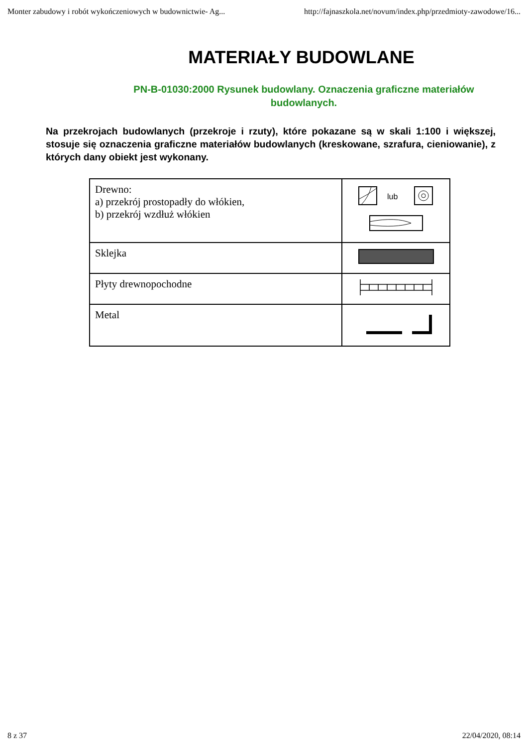Monter zabudowy i robót wykończeniowych w budownictwie- Ag... http://fajnaszkola.net/novum/index.php/przedmioty-zawodowe/16...
MATERIAŁY BUDOWLANE
PN-B-01030:2000 Rysunek budowlany. Oznaczenia graficzne materiałów budowlanych.
Na przekrojach budowlanych (przekroje i rzuty), które pokazane są w skali 1:100 i większej, stosuje się oznaczenia graficzne materiałów budowlanych (kreskowane, szrafura, cieniowanie), z których dany obiekt jest wykonany.
| Drewno: a) przekrój prostopadły do włókien, b) przekrój wzdłuż włókien | lub |
| Sklejka | |
| Płyty drewnopochodne | |
| Metal | |
8 z 37 22/04/2020, 08:14